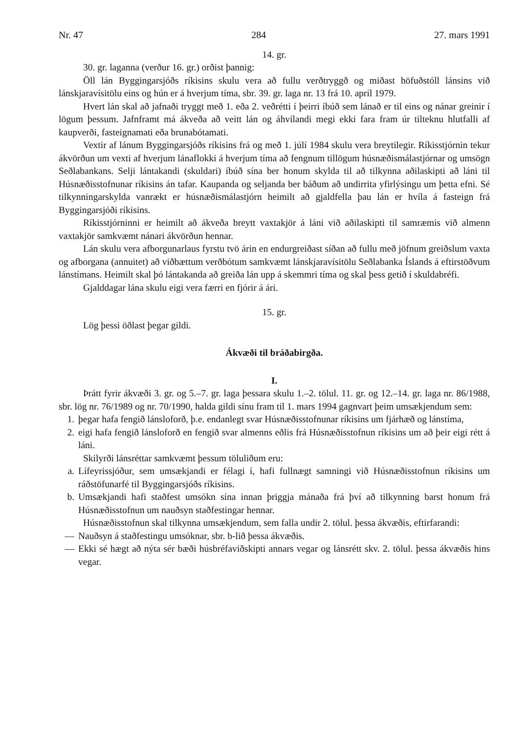Nr. 47 284 27. mars 1991
14. gr.
30. gr. laganna (verður 16. gr.) orðist þannig:
Öll lán Byggingarsjóðs ríkisins skulu vera að fullu verðtryggð og miðast höfuðstóll lánsins við lánskjaravísitölu eins og hún er á hverjum tíma, sbr. 39. gr. laga nr. 13 frá 10. apríl 1979.
Hvert lán skal að jafnaði tryggt með 1. eða 2. veðrétti í þeirri íbúð sem lánað er til eins og nánar greinir í lögum þessum. Jafnframt má ákveða að veitt lán og áhvílandi megi ekki fara fram úr tilteknu hlutfalli af kaupverði, fasteignamati eða brunabótamati.
Vextir af lánum Byggingarsjóðs ríkisins frá og með 1. júlí 1984 skulu vera breytilegir. Ríkisstjórnin tekur ákvörðun um vexti af hverjum lánaflokki á hverjum tíma að fengnum tillögum húsnæðismálastjórnar og umsögn Seðlabankans. Selji lántakandi (skuldari) íbúð sína ber honum skylda til að tilkynna aðilaskipti að láni til Húsnæðisstofnunar ríkisins án tafar. Kaupanda og seljanda ber báðum að undirrita yfirlýsingu um þetta efni. Sé tilkynningarskylda vanrækt er húsnæðismálastjórn heimilt að gjaldfella þau lán er hvíla á fasteign frá Byggingarsjóði ríkisins.
Ríkisstjórninni er heimilt að ákveða breytt vaxtakjör á láni við aðilaskipti til samræmis við almenn vaxtakjör samkvæmt nánari ákvörðun hennar.
Lán skulu vera afborgunarlaus fyrstu tvö árin en endurgreiðast síðan að fullu með jöfnum greiðslum vaxta og afborgana (annuitet) að viðbættum verðbótum samkvæmt lánskjaravísitölu Seðlabanka Íslands á eftirstöðvum lánstímans. Heimilt skal þó lántakanda að greiða lán upp á skemmri tíma og skal þess getið í skuldabréfi.
Gjalddagar lána skulu eigi vera færri en fjórir á ári.
15. gr.
Lög þessi öðlast þegar gildi.
Ákvæði til bráðabirgða.
I.
Þrátt fyrir ákvæði 3. gr. og 5.–7. gr. laga þessara skulu 1.–2. tölul. 11. gr. og 12.–14. gr. laga nr. 86/1988, sbr. lög nr. 76/1989 og nr. 70/1990, halda gildi sínu fram til 1. mars 1994 gagnvart þeim umsækjendum sem:
1. þegar hafa fengið lánsloforð, þ.e. endanlegt svar Húsnæðisstofnunar ríkisins um fjárhæð og lánstíma,
2. eigi hafa fengið lánsloforð en fengið svar almenns eðlis frá Húsnæðisstofnun ríkisins um að þeir eigi rétt á láni.
Skilyrði lánsréttar samkvæmt þessum töluliðum eru:
a. Lífeyrissjóður, sem umsækjandi er félagi í, hafi fullnægt samningi við Húsnæðisstofnun ríkisins um ráðstöfunarfé til Byggingarsjóðs ríkisins.
b. Umsækjandi hafi staðfest umsókn sína innan þriggja mánaða frá því að tilkynning barst honum frá Húsnæðisstofnun um nauðsyn staðfestingar hennar.
Húsnæðisstofnun skal tilkynna umsækjendum, sem falla undir 2. tölul. þessa ákvæðis, eftirfarandi:
— Nauðsyn á staðfestingu umsóknar, sbr. b-lið þessa ákvæðis.
— Ekki sé hægt að nýta sér bæði húsbréfaviðskipti annars vegar og lánsrétt skv. 2. tölul. þessa ákvæðis hins vegar.